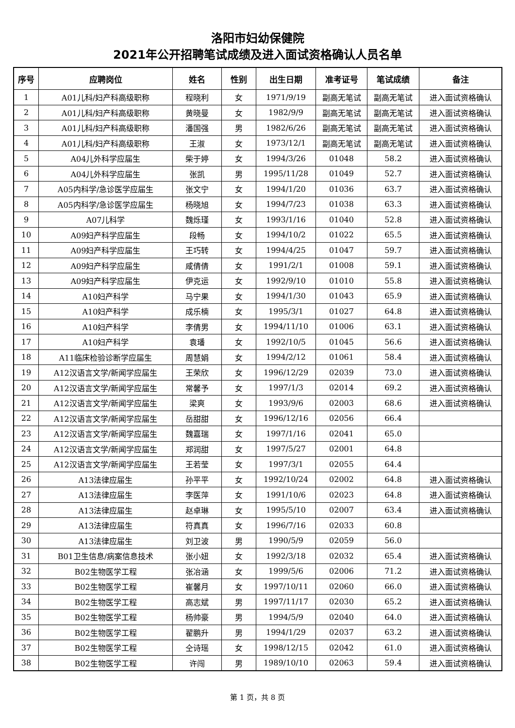洛阳市妇幼保健院
2021年公开招聘笔试成绩及进入面试资格确认人员名单
| 序号 | 应聘岗位 | 姓名 | 性别 | 出生日期 | 准考证号 | 笔试成绩 | 备注 |
| --- | --- | --- | --- | --- | --- | --- | --- |
| 1 | A01儿科/妇产科高级职称 | 程晓利 | 女 | 1971/9/19 | 副高无笔试 | 副高无笔试 | 进入面试资格确认 |
| 2 | A01儿科/妇产科高级职称 | 黄晓曼 | 女 | 1982/9/9 | 副高无笔试 | 副高无笔试 | 进入面试资格确认 |
| 3 | A01儿科/妇产科高级职称 | 潘国强 | 男 | 1982/6/26 | 副高无笔试 | 副高无笔试 | 进入面试资格确认 |
| 4 | A01儿科/妇产科高级职称 | 王淑 | 女 | 1973/12/1 | 副高无笔试 | 副高无笔试 | 进入面试资格确认 |
| 5 | A04儿外科学应届生 | 柴于婷 | 女 | 1994/3/26 | 01048 | 58.2 | 进入面试资格确认 |
| 6 | A04儿外科学应届生 | 张凯 | 男 | 1995/11/28 | 01049 | 52.7 | 进入面试资格确认 |
| 7 | A05内科学/急诊医学应届生 | 张文宁 | 女 | 1994/1/20 | 01036 | 63.7 | 进入面试资格确认 |
| 8 | A05内科学/急诊医学应届生 | 杨晓旭 | 女 | 1994/7/23 | 01038 | 63.3 | 进入面试资格确认 |
| 9 | A07儿科学 | 魏烁瑾 | 女 | 1993/1/16 | 01040 | 52.8 | 进入面试资格确认 |
| 10 | A09妇产科学应届生 | 段畅 | 女 | 1994/10/2 | 01022 | 65.5 | 进入面试资格确认 |
| 11 | A09妇产科学应届生 | 王巧转 | 女 | 1994/4/25 | 01047 | 59.7 | 进入面试资格确认 |
| 12 | A09妇产科学应届生 | 咸倩倩 | 女 | 1991/2/1 | 01008 | 59.1 | 进入面试资格确认 |
| 13 | A09妇产科学应届生 | 伊克运 | 女 | 1992/9/10 | 01010 | 55.8 | 进入面试资格确认 |
| 14 | A10妇产科学 | 马宁果 | 女 | 1994/1/30 | 01043 | 65.9 | 进入面试资格确认 |
| 15 | A10妇产科学 | 成乐楠 | 女 | 1995/3/1 | 01027 | 64.8 | 进入面试资格确认 |
| 16 | A10妇产科学 | 李倩男 | 女 | 1994/11/10 | 01006 | 63.1 | 进入面试资格确认 |
| 17 | A10妇产科学 | 袁璠 | 女 | 1992/10/5 | 01045 | 56.6 | 进入面试资格确认 |
| 18 | A11临床检验诊断学应届生 | 周慧娟 | 女 | 1994/2/12 | 01061 | 58.4 | 进入面试资格确认 |
| 19 | A12汉语言文学/新闻学应届生 | 王荣欣 | 女 | 1996/12/29 | 02039 | 73.0 | 进入面试资格确认 |
| 20 | A12汉语言文学/新闻学应届生 | 常馨予 | 女 | 1997/1/3 | 02014 | 69.2 | 进入面试资格确认 |
| 21 | A12汉语言文学/新闻学应届生 | 梁爽 | 女 | 1993/9/6 | 02003 | 68.6 | 进入面试资格确认 |
| 22 | A12汉语言文学/新闻学应届生 | 岳甜甜 | 女 | 1996/12/16 | 02056 | 66.4 | |
| 23 | A12汉语言文学/新闻学应届生 | 魏嘉瑞 | 女 | 1997/1/16 | 02041 | 65.0 | |
| 24 | A12汉语言文学/新闻学应届生 | 郑润甜 | 女 | 1997/5/27 | 02001 | 64.8 | |
| 25 | A12汉语言文学/新闻学应届生 | 王若莹 | 女 | 1997/3/1 | 02055 | 64.4 | |
| 26 | A13法律应届生 | 孙平平 | 女 | 1992/10/24 | 02002 | 64.8 | 进入面试资格确认 |
| 27 | A13法律应届生 | 李医萍 | 女 | 1991/10/6 | 02023 | 64.8 | 进入面试资格确认 |
| 28 | A13法律应届生 | 赵卓琳 | 女 | 1995/5/10 | 02007 | 63.4 | 进入面试资格确认 |
| 29 | A13法律应届生 | 符真真 | 女 | 1996/7/16 | 02033 | 60.8 | |
| 30 | A13法律应届生 | 刘卫波 | 男 | 1990/5/9 | 02059 | 56.0 | |
| 31 | B01卫生信息/病案信息技术 | 张小妞 | 女 | 1992/3/18 | 02032 | 65.4 | 进入面试资格确认 |
| 32 | B02生物医学工程 | 张冶涵 | 女 | 1999/5/6 | 02006 | 71.2 | 进入面试资格确认 |
| 33 | B02生物医学工程 | 崔馨月 | 女 | 1997/10/11 | 02060 | 66.0 | 进入面试资格确认 |
| 34 | B02生物医学工程 | 高志斌 | 男 | 1997/11/17 | 02030 | 65.2 | 进入面试资格确认 |
| 35 | B02生物医学工程 | 杨帅豪 | 男 | 1994/5/9 | 02040 | 64.0 | 进入面试资格确认 |
| 36 | B02生物医学工程 | 翟鹏升 | 男 | 1994/1/29 | 02037 | 63.2 | 进入面试资格确认 |
| 37 | B02生物医学工程 | 仝诗瑶 | 女 | 1998/12/15 | 02042 | 61.0 | 进入面试资格确认 |
| 38 | B02生物医学工程 | 许闯 | 男 | 1989/10/10 | 02063 | 59.4 | 进入面试资格确认 |
第 1 页，共 8 页